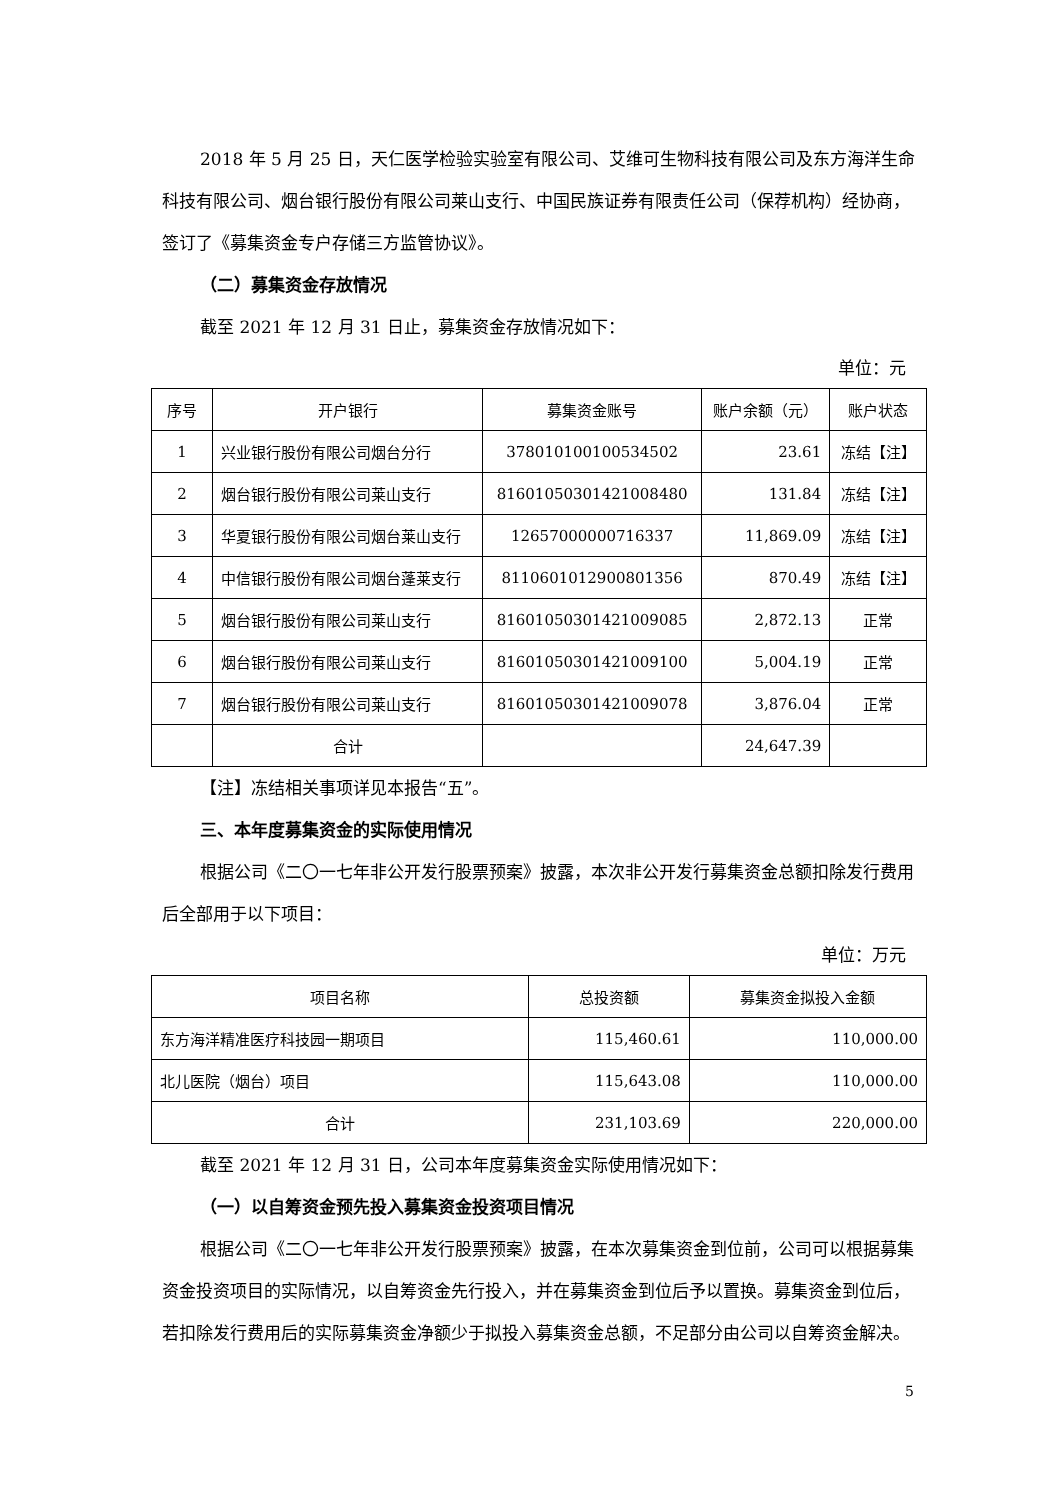2018 年 5 月 25 日，天仁医学检验实验室有限公司、艾维可生物科技有限公司及东方海洋生命科技有限公司、烟台银行股份有限公司莱山支行、中国民族证券有限责任公司（保荐机构）经协商，签订了《募集资金专户存储三方监管协议》。
（二）募集资金存放情况
截至 2021 年 12 月 31 日止，募集资金存放情况如下：
单位：元
| 序号 | 开户银行 | 募集资金账号 | 账户余额（元） | 账户状态 |
| --- | --- | --- | --- | --- |
| 1 | 兴业银行股份有限公司烟台分行 | 378010100100534502 | 23.61 | 冻结【注】 |
| 2 | 烟台银行股份有限公司莱山支行 | 81601050301421008480 | 131.84 | 冻结【注】 |
| 3 | 华夏银行股份有限公司烟台莱山支行 | 12657000000716337 | 11,869.09 | 冻结【注】 |
| 4 | 中信银行股份有限公司烟台蓬莱支行 | 8110601012900801356 | 870.49 | 冻结【注】 |
| 5 | 烟台银行股份有限公司莱山支行 | 81601050301421009085 | 2,872.13 | 正常 |
| 6 | 烟台银行股份有限公司莱山支行 | 81601050301421009100 | 5,004.19 | 正常 |
| 7 | 烟台银行股份有限公司莱山支行 | 81601050301421009078 | 3,876.04 | 正常 |
| | 合计 | | 24,647.39 | |
【注】冻结相关事项详见本报告“五”。
三、本年度募集资金的实际使用情况
根据公司《二〇一七年非公开发行股票预案》披露，本次非公开发行募集资金总额扣除发行费用后全部用于以下项目：
单位：万元
| 项目名称 | 总投资额 | 募集资金拟投入金额 |
| --- | --- | --- |
| 东方海洋精准医疗科技园一期项目 | 115,460.61 | 110,000.00 |
| 北儿医院（烟台）项目 | 115,643.08 | 110,000.00 |
| 合计 | 231,103.69 | 220,000.00 |
截至 2021 年 12 月 31 日，公司本年度募集资金实际使用情况如下：
（一）以自筹资金预先投入募集资金投资项目情况
根据公司《二〇一七年非公开发行股票预案》披露，在本次募集资金到位前，公司可以根据募集资金投资项目的实际情况，以自筹资金先行投入，并在募集资金到位后予以置换。募集资金到位后，若扣除发行费用后的实际募集资金净额少于拟投入募集资金总额，不足部分由公司以自筹资金解决。
5